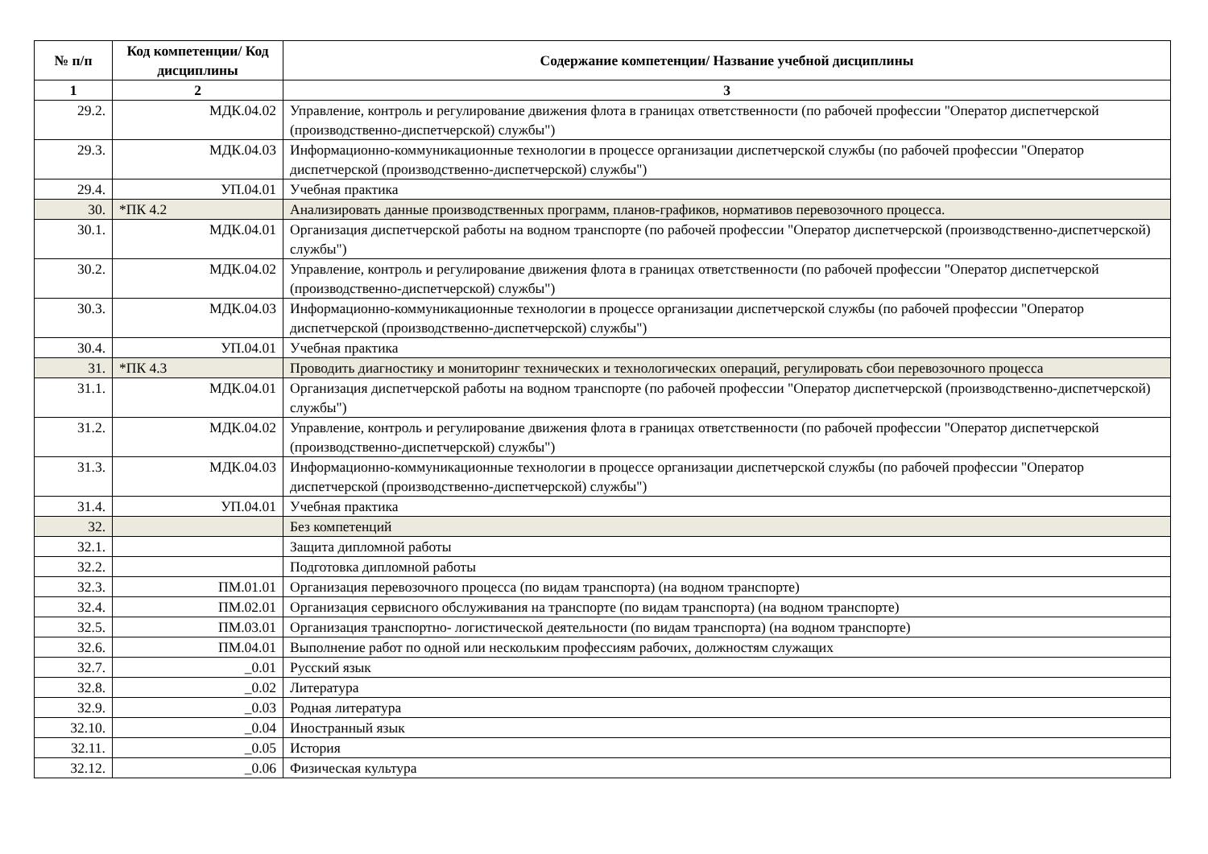| № п/п | Код компетенции/ Код дисциплины | Содержание компетенции/ Название учебной дисциплины |
| --- | --- | --- |
| 1 | 2 | 3 |
| 29.2. | МДК.04.02 | Управление, контроль и регулирование движения флота в границах ответственности (по рабочей профессии "Оператор диспетчерской (производственно-диспетчерской) службы") |
| 29.3. | МДК.04.03 | Информационно-коммуникационные технологии в процессе организации диспетчерской службы (по рабочей профессии "Оператор диспетчерской (производственно-диспетчерской) службы") |
| 29.4. | УП.04.01 | Учебная практика |
| 30. | *ПК 4.2 | Анализировать данные производственных программ, планов-графиков, нормативов перевозочного процесса. |
| 30.1. | МДК.04.01 | Организация диспетчерской работы на водном транспорте (по рабочей профессии "Оператор диспетчерской (производственно-диспетчерской) службы") |
| 30.2. | МДК.04.02 | Управление, контроль и регулирование движения флота в границах ответственности (по рабочей профессии "Оператор диспетчерской (производственно-диспетчерской) службы") |
| 30.3. | МДК.04.03 | Информационно-коммуникационные технологии в процессе организации диспетчерской службы (по рабочей профессии "Оператор диспетчерской (производственно-диспетчерской) службы") |
| 30.4. | УП.04.01 | Учебная практика |
| 31. | *ПК 4.3 | Проводить диагностику и мониторинг технических и технологических операций, регулировать сбои перевозочного процесса |
| 31.1. | МДК.04.01 | Организация диспетчерской работы на водном транспорте (по рабочей профессии "Оператор диспетчерской (производственно-диспетчерской) службы") |
| 31.2. | МДК.04.02 | Управление, контроль и регулирование движения флота в границах ответственности (по рабочей профессии "Оператор диспетчерской (производственно-диспетчерской) службы") |
| 31.3. | МДК.04.03 | Информационно-коммуникационные технологии в процессе организации диспетчерской службы (по рабочей профессии "Оператор диспетчерской (производственно-диспетчерской) службы") |
| 31.4. | УП.04.01 | Учебная практика |
| 32. | | Без компетенций |
| 32.1. | | Защита дипломной работы |
| 32.2. | | Подготовка дипломной работы |
| 32.3. | ПМ.01.01 | Организация перевозочного процесса (по видам транспорта) (на водном транспорте) |
| 32.4. | ПМ.02.01 | Организация сервисного обслуживания на транспорте (по видам транспорта) (на водном транспорте) |
| 32.5. | ПМ.03.01 | Организация транспортно- логистической деятельности (по видам транспорта) (на водном транспорте) |
| 32.6. | ПМ.04.01 | Выполнение работ по одной или нескольким профессиям рабочих, должностям служащих |
| 32.7. | _0.01 | Русский язык |
| 32.8. | _0.02 | Литература |
| 32.9. | _0.03 | Родная литература |
| 32.10. | _0.04 | Иностранный язык |
| 32.11. | _0.05 | История |
| 32.12. | _0.06 | Физическая культура |